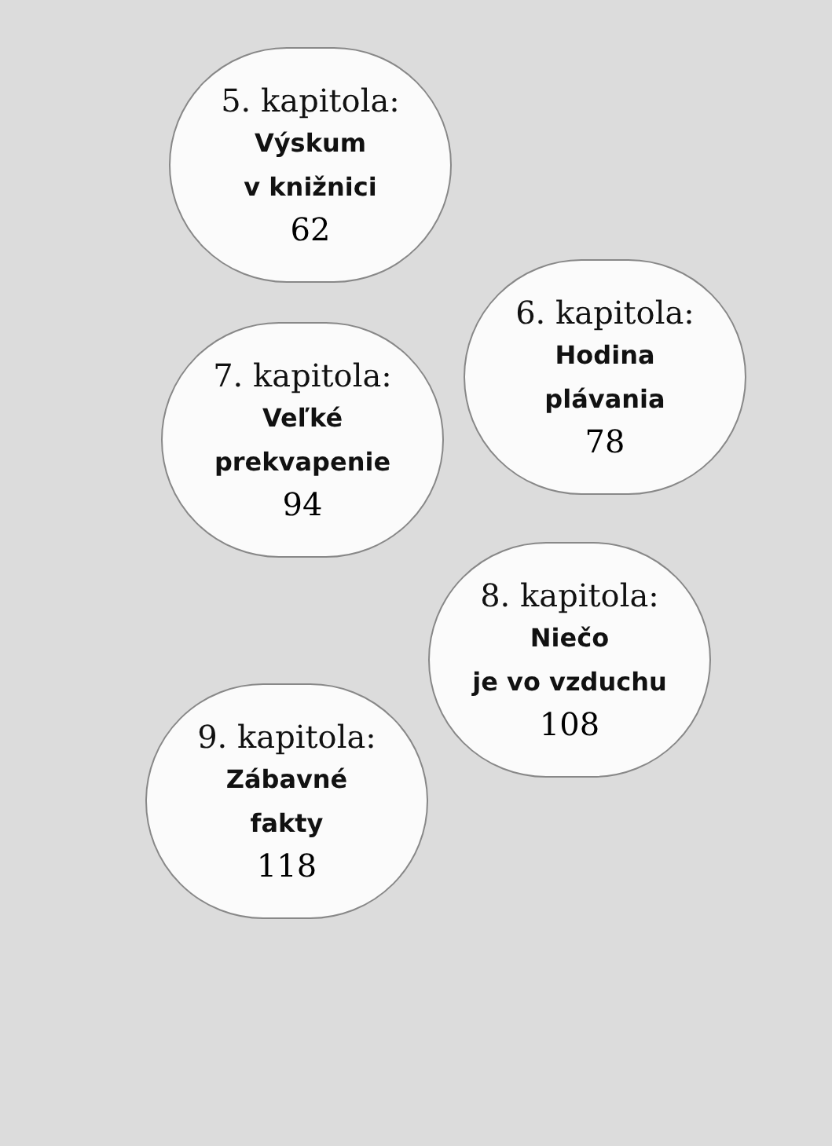5. kapitola:
Výskum
v knižnici
62
6. kapitola:
Hodina
plávania
78
7. kapitola:
Veľké
prekvapenie
94
8. kapitola:
Niečo
je vo vzduchu
108
9. kapitola:
Zábavné
fakty
118